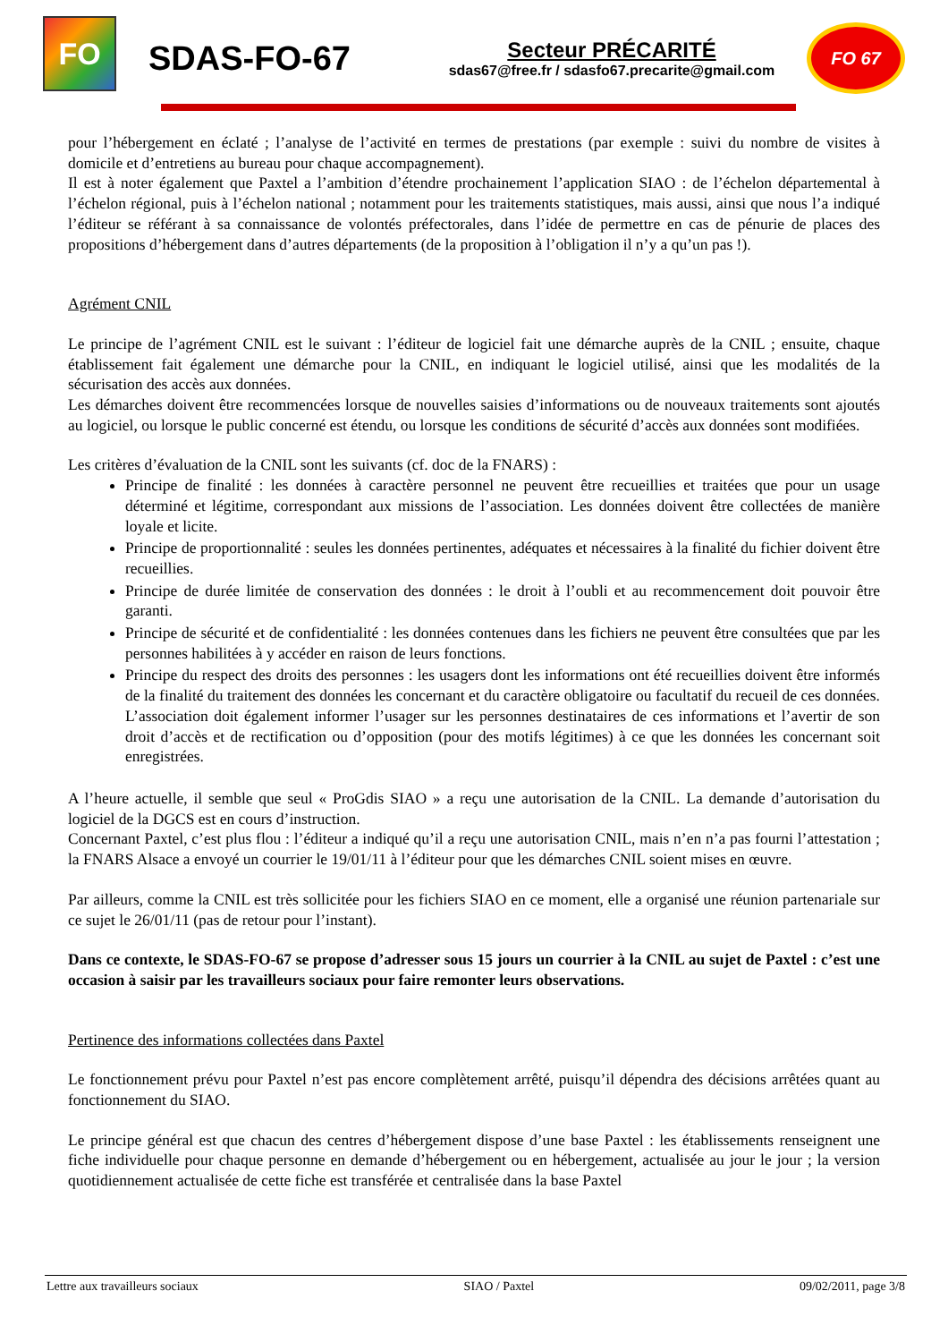FO
SDAS-FO-67
Secteur PRÉCARITÉ
sdas67@free.fr / sdasfo67.precarite@gmail.com
FO 67
pour l’hébergement en éclaté ; l’analyse de l’activité en termes de prestations (par exemple : suivi du nombre de visites à domicile et d’entretiens au bureau pour chaque accompagnement).
Il est à noter également que Paxtel a l’ambition d’étendre prochainement l’application SIAO : de l’échelon départemental à l’échelon régional, puis à l’échelon national ; notamment pour les traitements statistiques, mais aussi, ainsi que nous l’a indiqué l’éditeur se référant à sa connaissance de volontés préfectorales, dans l’idée de permettre en cas de pénurie de places des propositions d’hébergement dans d’autres départements (de la proposition à l’obligation il n’y a qu’un pas !).
Agrément CNIL
Le principe de l’agrément CNIL est le suivant : l’éditeur de logiciel fait une démarche auprès de la CNIL ; ensuite, chaque établissement fait également une démarche pour la CNIL, en indiquant le logiciel utilisé, ainsi que les modalités de la sécurisation des accès aux données.
Les démarches doivent être recommencées lorsque de nouvelles saisies d’informations ou de nouveaux traitements sont ajoutés au logiciel, ou lorsque le public concerné est étendu, ou lorsque les conditions de sécurité d’accès aux données sont modifiées.
Les critères d’évaluation de la CNIL sont les suivants (cf. doc de la FNARS) :
Principe de finalité : les données à caractère personnel ne peuvent être recueillies et traitées que pour un usage déterminé et légitime, correspondant aux missions de l’association. Les données doivent être collectées de manière loyale et licite.
Principe de proportionnalité : seules les données pertinentes, adéquates et nécessaires à la finalité du fichier doivent être recueillies.
Principe de durée limitée de conservation des données : le droit à l’oubli et au recommencement doit pouvoir être garanti.
Principe de sécurité et de confidentialité : les données contenues dans les fichiers ne peuvent être consultées que par les personnes habilitées à y accéder en raison de leurs fonctions.
Principe du respect des droits des personnes : les usagers dont les informations ont été recueillies doivent être informés de la finalité du traitement des données les concernant et du caractère obligatoire ou facultatif du recueil de ces données. L’association doit également informer l’usager sur les personnes destinataires de ces informations et l’avertir de son droit d’accès et de rectification ou d’opposition (pour des motifs légitimes) à ce que les données les concernant soit enregistrées.
A l’heure actuelle, il semble que seul « ProGdis SIAO » a reçu une autorisation de la CNIL. La demande d’autorisation du logiciel de la DGCS est en cours d’instruction.
Concernant Paxtel, c’est plus flou : l’éditeur a indiqué qu’il a reçu une autorisation CNIL, mais n’en n’a pas fourni l’attestation ; la FNARS Alsace a envoyé un courrier le 19/01/11 à l’éditeur pour que les démarches CNIL soient mises en œuvre.
Par ailleurs, comme la CNIL est très sollicitée pour les fichiers SIAO en ce moment, elle a organisé une réunion partenariale sur ce sujet le 26/01/11 (pas de retour pour l’instant).
Dans ce contexte, le SDAS-FO-67 se propose d’adresser sous 15 jours un courrier à la CNIL au sujet de Paxtel : c’est une occasion à saisir par les travailleurs sociaux pour faire remonter leurs observations.
Pertinence des informations collectées dans Paxtel
Le fonctionnement prévu pour Paxtel n’est pas encore complètement arrêté, puisqu’il dépendra des décisions arrêtées quant au fonctionnement du SIAO.
Le principe général est que chacun des centres d’hébergement dispose d’une base Paxtel : les établissements renseignent une fiche individuelle pour chaque personne en demande d’hébergement ou en hébergement, actualisée au jour le jour ; la version quotidiennement actualisée de cette fiche est transférée et centralisée dans la base Paxtel
Lettre aux travailleurs sociaux SIAO / Paxtel 09/02/2011, page 3/8